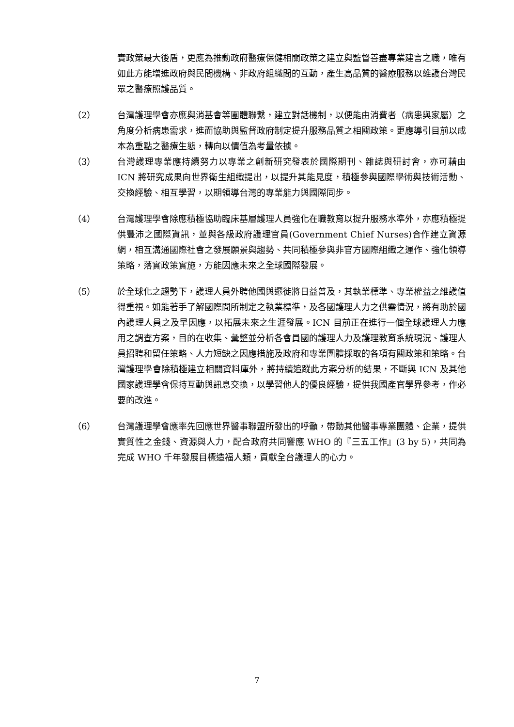實政策最大後盾，更應為推動政府醫療保健相關政策之建立與監督善盡專業建言之職，唯有如此方能增進政府與民間機構、非政府組織間的互動，產生高品質的醫療服務以維護台灣民眾之醫療照護品質。
（2） 台灣護理學會亦應與消基會等團體聯繫，建立對話機制，以便能由消費者（病患與家屬）之角度分析病患需求，進而協助與監督政府制定提升服務品質之相關政策。更應導引目前以成本為重點之醫療生態，轉向以價值為考量依據。
（3） 台灣護理專業應持續努力以專業之創新研究發表於國際期刊、雜誌與研討會，亦可藉由 ICN 將研究成果向世界衛生組織提出，以提升其能見度，積極參與國際學術與技術活動、交換經驗、相互學習，以期領導台灣的專業能力與國際同步。
（4） 台灣護理學會除應積極協助臨床基層護理人員強化在職教育以提升服務水準外，亦應積極提供豐沛之國際資訊，並與各級政府護理官員(Government Chief Nurses)合作建立資源網，相互溝通國際社會之發展願景與趨勢、共同積極參與非官方國際組織之運作、強化領導策略，落實政策實施，方能因應未來之全球國際發展。
（5） 於全球化之趨勢下，護理人員外聘他國與遷徙將日益普及，其執業標準、專業權益之維護值得重視。如能著手了解國際間所制定之執業標準，及各國護理人力之供需情況，將有助於國內護理人員之及早因應，以拓展未來之生涯發展。ICN 目前正在進行一個全球護理人力應用之調查方案，目的在收集、彙整並分析各會員國的護理人力及護理教育系統現況、護理人員招聘和留任策略、人力短缺之因應措施及政府和專業團體採取的各項有關政策和策略。台灣護理學會除積極建立相關資料庫外，將持續追蹤此方案分析的結果，不斷與 ICN 及其他國家護理學會保持互動與訊息交換，以學習他人的優良經驗，提供我國產官學界參考，作必要的改進。
（6） 台灣護理學會應率先回應世界醫事聯盟所發出的呼籲，帶動其他醫事專業團體、企業，提供實質性之金錢、資源與人力，配合政府共同響應 WHO 的『三五工作』(3 by 5)，共同為完成 WHO 千年發展目標造福人類，貢獻全台護理人的心力。
7